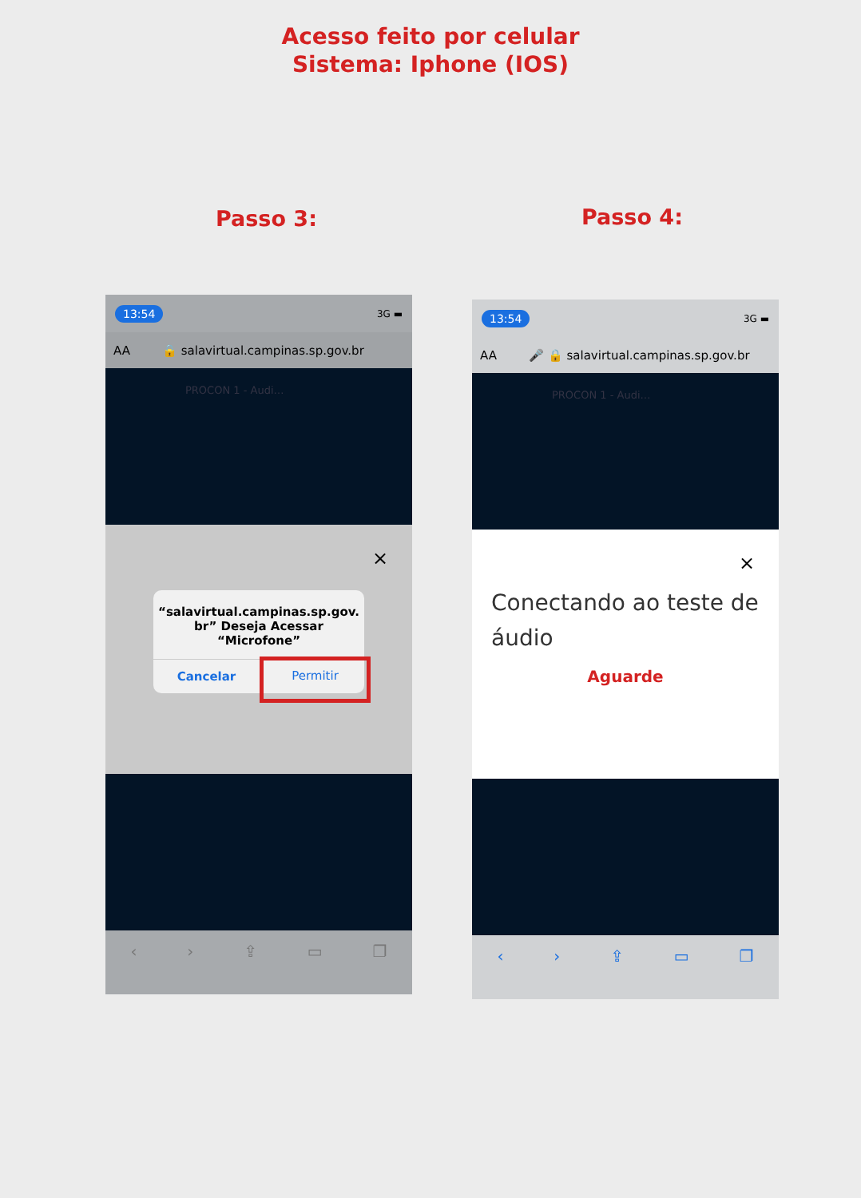Acesso feito por celular
Sistema: Iphone (IOS)
Passo 3: Passo 4:
13:54 3G ▬
AA 🔒 salavirtual.campinas.sp.gov.br
PROCON 1 - Audi…
×
“salavirtual.campinas.sp.gov.
br” Deseja Acessar
“Microfone”
Cancelar
Permitir
‹ › ⇪ ▭ ❐
13:54 3G ▬
AA 🎤 🔒 salavirtual.campinas.sp.gov.br
PROCON 1 - Audi…
×
Conectando ao teste de áudio
Aguarde
‹ › ⇪ ▭ ❐